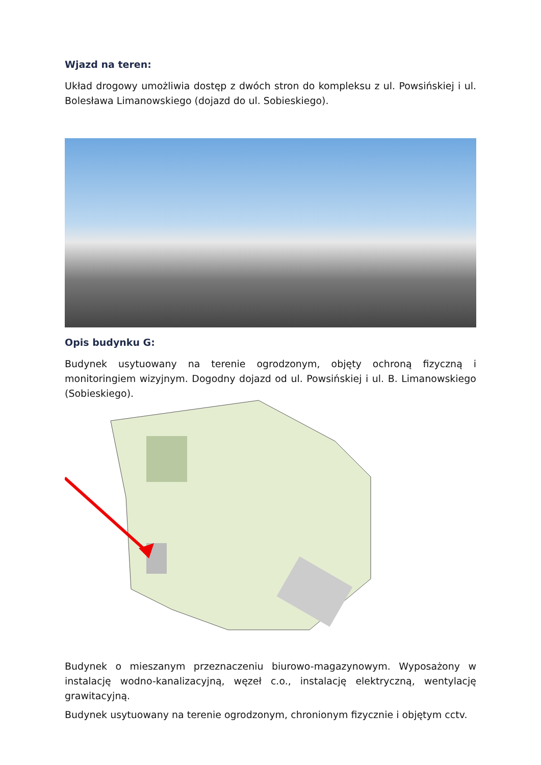Wjazd na teren:
Układ drogowy umożliwia dostęp z dwóch stron do kompleksu z ul. Powsińskiej i ul. Bolesława Limanowskiego (dojazd do ul. Sobieskiego).
Opis budynku G:
Budynek usytuowany na terenie ogrodzonym, objęty ochroną fizyczną i monitoringiem wizyjnym. Dogodny dojazd od ul. Powsińskiej i ul. B. Limanowskiego (Sobieskiego).
Budynek o mieszanym przeznaczeniu biurowo-magazynowym. Wyposażony w instalację wodno-kanalizacyjną, węzeł c.o., instalację elektryczną, wentylację grawitacyjną.
Budynek usytuowany na terenie ogrodzonym, chronionym fizycznie i objętym cctv.